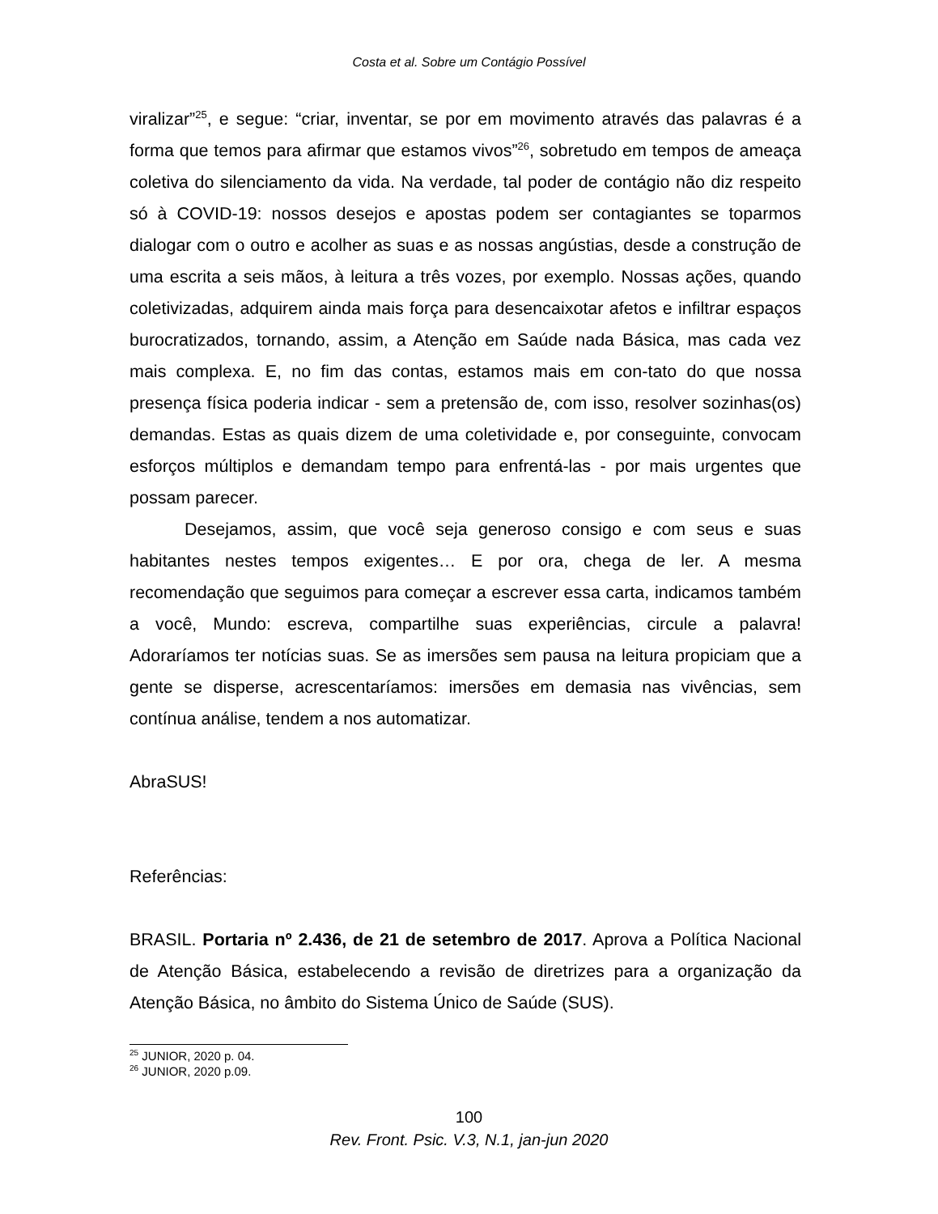Costa et al. Sobre um Contágio Possível
viralizar”<sup>25</sup>, e segue: “criar, inventar, se por em movimento através das palavras é a forma que temos para afirmar que estamos vivos”<sup>26</sup>, sobretudo em tempos de ameaça coletiva do silenciamento da vida. Na verdade, tal poder de contágio não diz respeito só à COVID-19: nossos desejos e apostas podem ser contagiantes se toparmos dialogar com o outro e acolher as suas e as nossas angústias, desde a construção de uma escrita a seis mãos, à leitura a três vozes, por exemplo. Nossas ações, quando coletivizadas, adquirem ainda mais força para desencaixotar afetos e infiltrar espaços burocratizados, tornando, assim, a Atenção em Saúde nada Básica, mas cada vez mais complexa. E, no fim das contas, estamos mais em con-tato do que nossa presença física poderia indicar - sem a pretensão de, com isso, resolver sozinhas(os) demandas. Estas as quais dizem de uma coletividade e, por conseguinte, convocam esforços múltiplos e demandam tempo para enfrentá-las - por mais urgentes que possam parecer.
Desejamos, assim, que você seja generoso consigo e com seus e suas habitantes nestes tempos exigentes… E por ora, chega de ler. A mesma recomendação que seguimos para começar a escrever essa carta, indicamos também a você, Mundo: escreva, compartilhe suas experiências, circule a palavra! Adoraríamos ter notícias suas. Se as imersões sem pausa na leitura propiciam que a gente se disperse, acrescentaríamos: imersões em demasia nas vivências, sem contínua análise, tendem a nos automatizar.
AbraSUS!
Referências:
BRASIL. Portaria nº 2.436, de 21 de setembro de 2017. Aprova a Política Nacional de Atenção Básica, estabelecendo a revisão de diretrizes para a organização da Atenção Básica, no âmbito do Sistema Único de Saúde (SUS).
<sup>25</sup> JUNIOR, 2020 p. 04.
<sup>26</sup> JUNIOR, 2020 p.09.
100
Rev. Front. Psic. V.3, N.1, jan-jun 2020